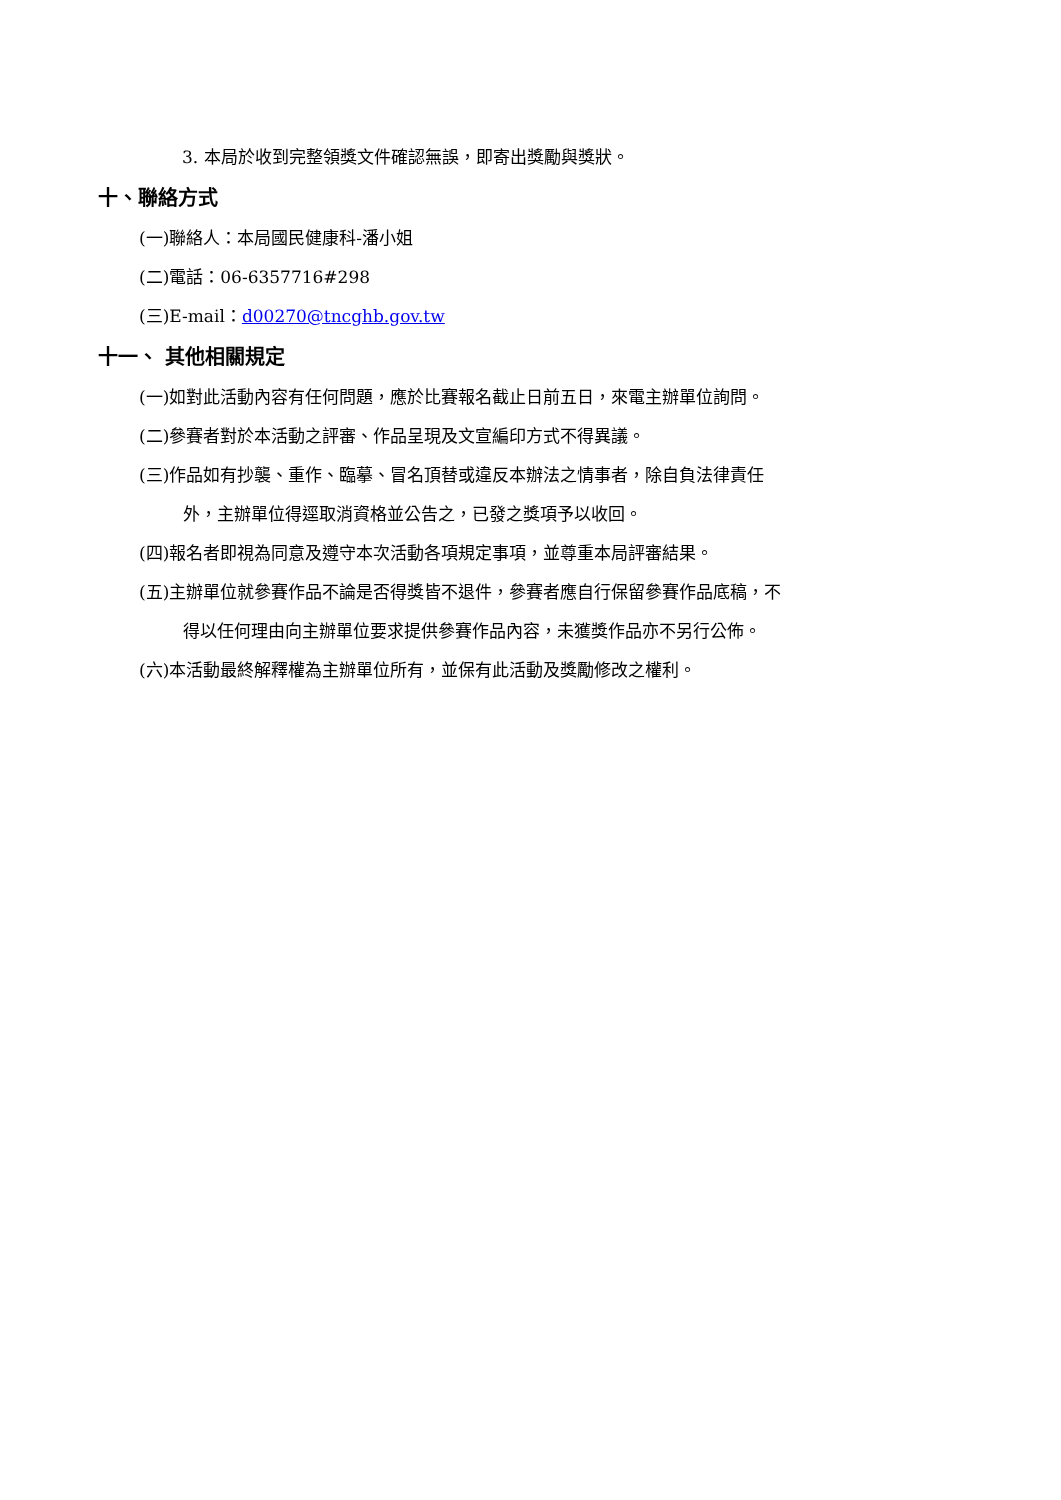3. 本局於收到完整領獎文件確認無誤，即寄出獎勵與獎狀。
十、聯絡方式
(一)聯絡人：本局國民健康科-潘小姐
(二)電話：06-6357716#298
(三)E-mail：d00270@tncghb.gov.tw
十一、 其他相關規定
(一)如對此活動內容有任何問題，應於比賽報名截止日前五日，來電主辦單位詢問。
(二)參賽者對於本活動之評審、作品呈現及文宣編印方式不得異議。
(三)作品如有抄襲、重作、臨摹、冒名頂替或違反本辦法之情事者，除自負法律責任
外，主辦單位得逕取消資格並公告之，已發之獎項予以收回。
(四)報名者即視為同意及遵守本次活動各項規定事項，並尊重本局評審結果。
(五)主辦單位就參賽作品不論是否得獎皆不退件，參賽者應自行保留參賽作品底稿，不
得以任何理由向主辦單位要求提供參賽作品內容，未獲獎作品亦不另行公佈。
(六)本活動最終解釋權為主辦單位所有，並保有此活動及獎勵修改之權利。